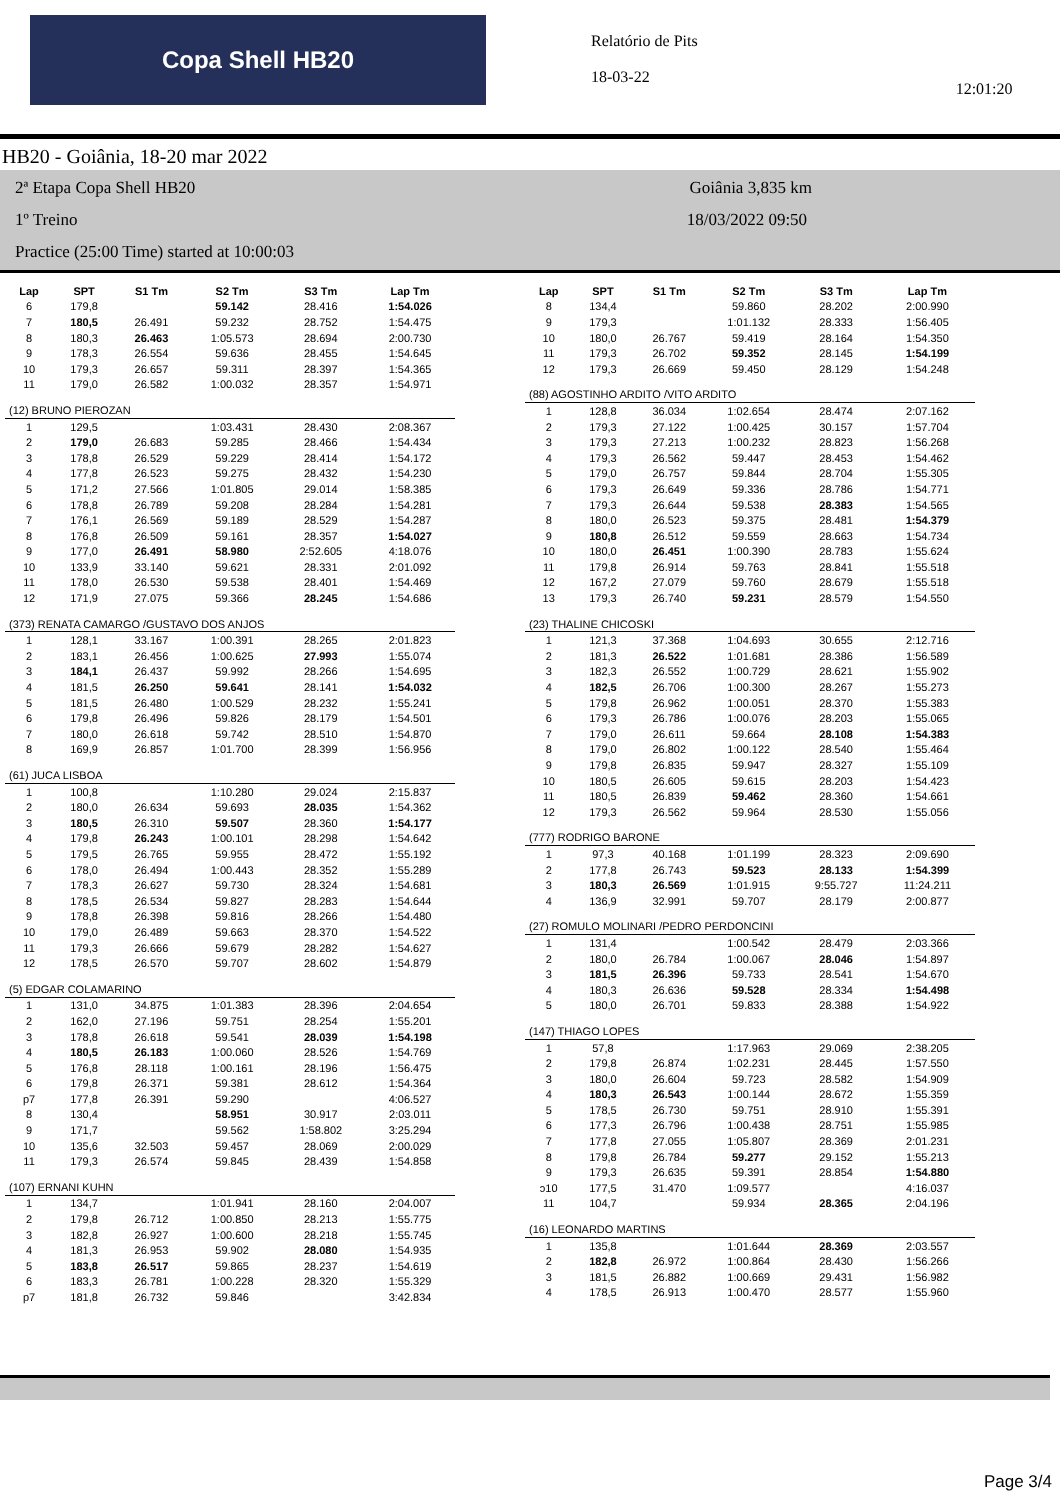Copa Shell HB20
Relatório de Pits
18-03-22
12:01:20
HB20 - Goiânia, 18-20 mar 2022
2ª Etapa Copa Shell HB20 Goiânia 3,835 km
1º Treino 18/03/2022 09:50
Practice (25:00 Time) started at 10:00:03
| Lap | SPT | S1 Tm | S2 Tm | S3 Tm | Lap Tm |
| --- | --- | --- | --- | --- | --- |
| 6 | 179,8 | | 59.142 | 28.416 | 1:54.026 |
| 7 | 180,5 | 26.491 | 59.232 | 28.752 | 1:54.475 |
| 8 | 180,3 | 26.463 | 1:05.573 | 28.694 | 2:00.730 |
| 9 | 178,3 | 26.554 | 59.636 | 28.455 | 1:54.645 |
| 10 | 179,3 | 26.657 | 59.311 | 28.397 | 1:54.365 |
| 11 | 179,0 | 26.582 | 1:00.032 | 28.357 | 1:54.971 |
| (12) BRUNO PIEROZAN | | | | | |
| 1 | 129,5 | | 1:03.431 | 28.430 | 2:08.367 |
| 2 | 179,0 | 26.683 | 59.285 | 28.466 | 1:54.434 |
| 3 | 178,8 | 26.529 | 59.229 | 28.414 | 1:54.172 |
| 4 | 177,8 | 26.523 | 59.275 | 28.432 | 1:54.230 |
| 5 | 171,2 | 27.566 | 1:01.805 | 29.014 | 1:58.385 |
| 6 | 178,8 | 26.789 | 59.208 | 28.284 | 1:54.281 |
| 7 | 176,1 | 26.569 | 59.189 | 28.529 | 1:54.287 |
| 8 | 176,8 | 26.509 | 59.161 | 28.357 | 1:54.027 |
| 9 | 177,0 | 26.491 | 58.980 | 2:52.605 | 4:18.076 |
| 10 | 133,9 | 33.140 | 59.621 | 28.331 | 2:01.092 |
| 11 | 178,0 | 26.530 | 59.538 | 28.401 | 1:54.469 |
| 12 | 171,9 | 27.075 | 59.366 | 28.245 | 1:54.686 |
| (373) RENATA CAMARGO /GUSTAVO DOS ANJOS | | | | | |
| 1 | 128,1 | 33.167 | 1:00.391 | 28.265 | 2:01.823 |
| 2 | 183,1 | 26.456 | 1:00.625 | 27.993 | 1:55.074 |
| 3 | 184,1 | 26.437 | 59.992 | 28.266 | 1:54.695 |
| 4 | 181,5 | 26.250 | 59.641 | 28.141 | 1:54.032 |
| 5 | 181,5 | 26.480 | 1:00.529 | 28.232 | 1:55.241 |
| 6 | 179,8 | 26.496 | 59.826 | 28.179 | 1:54.501 |
| 7 | 180,0 | 26.618 | 59.742 | 28.510 | 1:54.870 |
| 8 | 169,9 | 26.857 | 1:01.700 | 28.399 | 1:56.956 |
| (61) JUCA LISBOA | | | | | |
| 1 | 100,8 | | 1:10.280 | 29.024 | 2:15.837 |
| 2 | 180,0 | 26.634 | 59.693 | 28.035 | 1:54.362 |
| 3 | 180,5 | 26.310 | 59.507 | 28.360 | 1:54.177 |
| 4 | 179,8 | 26.243 | 1:00.101 | 28.298 | 1:54.642 |
| 5 | 179,5 | 26.765 | 59.955 | 28.472 | 1:55.192 |
| 6 | 178,0 | 26.494 | 1:00.443 | 28.352 | 1:55.289 |
| 7 | 178,3 | 26.627 | 59.730 | 28.324 | 1:54.681 |
| 8 | 178,5 | 26.534 | 59.827 | 28.283 | 1:54.644 |
| 9 | 178,8 | 26.398 | 59.816 | 28.266 | 1:54.480 |
| 10 | 179,0 | 26.489 | 59.663 | 28.370 | 1:54.522 |
| 11 | 179,3 | 26.666 | 59.679 | 28.282 | 1:54.627 |
| 12 | 178,5 | 26.570 | 59.707 | 28.602 | 1:54.879 |
| (5) EDGAR COLAMARINO | | | | | |
| 1 | 131,0 | 34.875 | 1:01.383 | 28.396 | 2:04.654 |
| 2 | 162,0 | 27.196 | 59.751 | 28.254 | 1:55.201 |
| 3 | 178,8 | 26.618 | 59.541 | 28.039 | 1:54.198 |
| 4 | 180,5 | 26.183 | 1:00.060 | 28.526 | 1:54.769 |
| 5 | 176,8 | 28.118 | 1:00.161 | 28.196 | 1:56.475 |
| 6 | 179,8 | 26.371 | 59.381 | 28.612 | 1:54.364 |
| p7 | 177,8 | 26.391 | 59.290 | | 4:06.527 |
| 8 | 130,4 | | 58.951 | 30.917 | 2:03.011 |
| 9 | 171,7 | | 59.562 | 1:58.802 | 3:25.294 |
| 10 | 135,6 | 32.503 | 59.457 | 28.069 | 2:00.029 |
| 11 | 179,3 | 26.574 | 59.845 | 28.439 | 1:54.858 |
| (107) ERNANI KUHN | | | | | |
| 1 | 134,7 | | 1:01.941 | 28.160 | 2:04.007 |
| 2 | 179,8 | 26.712 | 1:00.850 | 28.213 | 1:55.775 |
| 3 | 182,8 | 26.927 | 1:00.600 | 28.218 | 1:55.745 |
| 4 | 181,3 | 26.953 | 59.902 | 28.080 | 1:54.935 |
| 5 | 183,8 | 26.517 | 59.865 | 28.237 | 1:54.619 |
| 6 | 183,3 | 26.781 | 1:00.228 | 28.320 | 1:55.329 |
| p7 | 181,8 | 26.732 | 59.846 | | 3:42.834 |
| Lap | SPT | S1 Tm | S2 Tm | S3 Tm | Lap Tm |
| --- | --- | --- | --- | --- | --- |
| 8 | 134,4 | | 59.860 | 28.202 | 2:00.990 |
| 9 | 179,3 | | 1:01.132 | 28.333 | 1:56.405 |
| 10 | 180,0 | 26.767 | 59.419 | 28.164 | 1:54.350 |
| 11 | 179,3 | 26.702 | 59.352 | 28.145 | 1:54.199 |
| 12 | 179,3 | 26.669 | 59.450 | 28.129 | 1:54.248 |
| (88) AGOSTINHO ARDITO /VITO ARDITO | | | | | |
| 1 | 128,8 | 36.034 | 1:02.654 | 28.474 | 2:07.162 |
| 2 | 179,3 | 27.122 | 1:00.425 | 30.157 | 1:57.704 |
| 3 | 179,3 | 27.213 | 1:00.232 | 28.823 | 1:56.268 |
| 4 | 179,3 | 26.562 | 59.447 | 28.453 | 1:54.462 |
| 5 | 179,0 | 26.757 | 59.844 | 28.704 | 1:55.305 |
| 6 | 179,3 | 26.649 | 59.336 | 28.786 | 1:54.771 |
| 7 | 179,3 | 26.644 | 59.538 | 28.383 | 1:54.565 |
| 8 | 180,0 | 26.523 | 59.375 | 28.481 | 1:54.379 |
| 9 | 180,8 | 26.512 | 59.559 | 28.663 | 1:54.734 |
| 10 | 180,0 | 26.451 | 1:00.390 | 28.783 | 1:55.624 |
| 11 | 179,8 | 26.914 | 59.763 | 28.841 | 1:55.518 |
| 12 | 167,2 | 27.079 | 59.760 | 28.679 | 1:55.518 |
| 13 | 179,3 | 26.740 | 59.231 | 28.579 | 1:54.550 |
| (23) THALINE CHICOSKI | | | | | |
| 1 | 121,3 | 37.368 | 1:04.693 | 30.655 | 2:12.716 |
| 2 | 181,3 | 26.522 | 1:01.681 | 28.386 | 1:56.589 |
| 3 | 182,3 | 26.552 | 1:00.729 | 28.621 | 1:55.902 |
| 4 | 182,5 | 26.706 | 1:00.300 | 28.267 | 1:55.273 |
| 5 | 179,8 | 26.962 | 1:00.051 | 28.370 | 1:55.383 |
| 6 | 179,3 | 26.786 | 1:00.076 | 28.203 | 1:55.065 |
| 7 | 179,0 | 26.611 | 59.664 | 28.108 | 1:54.383 |
| 8 | 179,0 | 26.802 | 1:00.122 | 28.540 | 1:55.464 |
| 9 | 179,8 | 26.835 | 59.947 | 28.327 | 1:55.109 |
| 10 | 180,5 | 26.605 | 59.615 | 28.203 | 1:54.423 |
| 11 | 180,5 | 26.839 | 59.462 | 28.360 | 1:54.661 |
| 12 | 179,3 | 26.562 | 59.964 | 28.530 | 1:55.056 |
| (777) RODRIGO BARONE | | | | | |
| 1 | 97,3 | 40.168 | 1:01.199 | 28.323 | 2:09.690 |
| 2 | 177,8 | 26.743 | 59.523 | 28.133 | 1:54.399 |
| 3 | 180,3 | 26.569 | 1:01.915 | 9:55.727 | 11:24.211 |
| 4 | 136,9 | 32.991 | 59.707 | 28.179 | 2:00.877 |
| (27) ROMULO MOLINARI /PEDRO PERDONCINI | | | | | |
| 1 | 131,4 | | 1:00.542 | 28.479 | 2:03.366 |
| 2 | 180,0 | 26.784 | 1:00.067 | 28.046 | 1:54.897 |
| 3 | 181,5 | 26.396 | 59.733 | 28.541 | 1:54.670 |
| 4 | 180,3 | 26.636 | 59.528 | 28.334 | 1:54.498 |
| 5 | 180,0 | 26.701 | 59.833 | 28.388 | 1:54.922 |
| (147) THIAGO LOPES | | | | | |
| 1 | 57,8 | | 1:17.963 | 29.069 | 2:38.205 |
| 2 | 179,8 | 26.874 | 1:02.231 | 28.445 | 1:57.550 |
| 3 | 180,0 | 26.604 | 59.723 | 28.582 | 1:54.909 |
| 4 | 180,3 | 26.543 | 1:00.144 | 28.672 | 1:55.359 |
| 5 | 178,5 | 26.730 | 59.751 | 28.910 | 1:55.391 |
| 6 | 177,3 | 26.796 | 1:00.438 | 28.751 | 1:55.985 |
| 7 | 177,8 | 27.055 | 1:05.807 | 28.369 | 2:01.231 |
| 8 | 179,8 | 26.784 | 59.277 | 29.152 | 1:55.213 |
| 9 | 179,3 | 26.635 | 59.391 | 28.854 | 1:54.880 |
| ɔ10 | 177,5 | 31.470 | 1:09.577 | | 4:16.037 |
| 11 | 104,7 | | 59.934 | 28.365 | 2:04.196 |
| (16) LEONARDO MARTINS | | | | | |
| 1 | 135,8 | | 1:01.644 | 28.369 | 2:03.557 |
| 2 | 182,8 | 26.972 | 1:00.864 | 28.430 | 1:56.266 |
| 3 | 181,5 | 26.882 | 1:00.669 | 29.431 | 1:56.982 |
| 4 | 178,5 | 26.913 | 1:00.470 | 28.577 | 1:55.960 |
Page 3/4